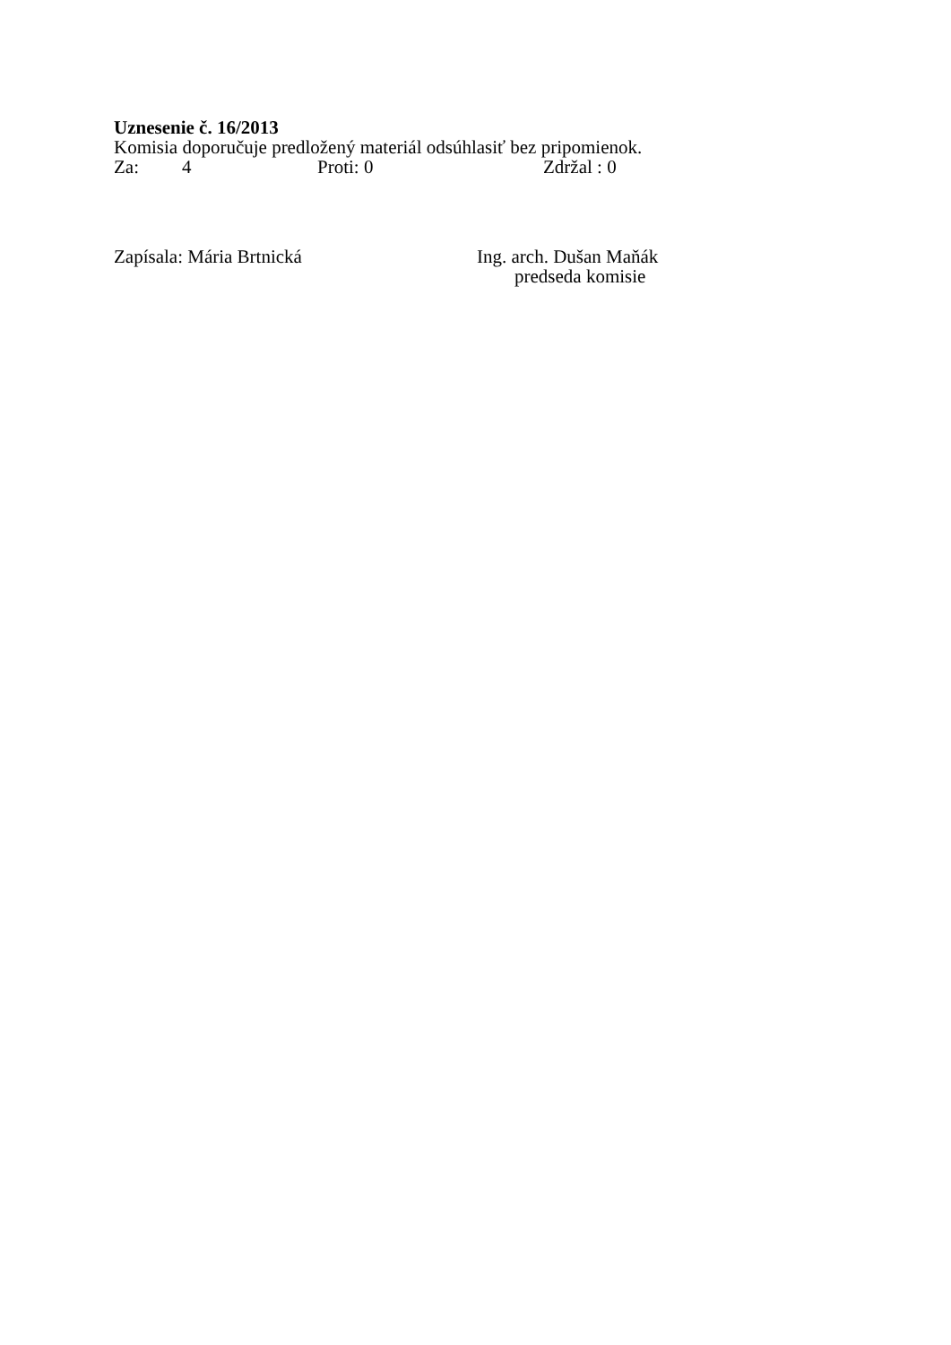Uznesenie č. 16/2013
Komisia doporučuje predložený materiál odsúhlasiť bez pripomienok.
Za: 4 Proti: 0 Zdržal : 0
Zapísala: Mária Brtnická Ing. arch. Dušan Maňák
predseda komisie